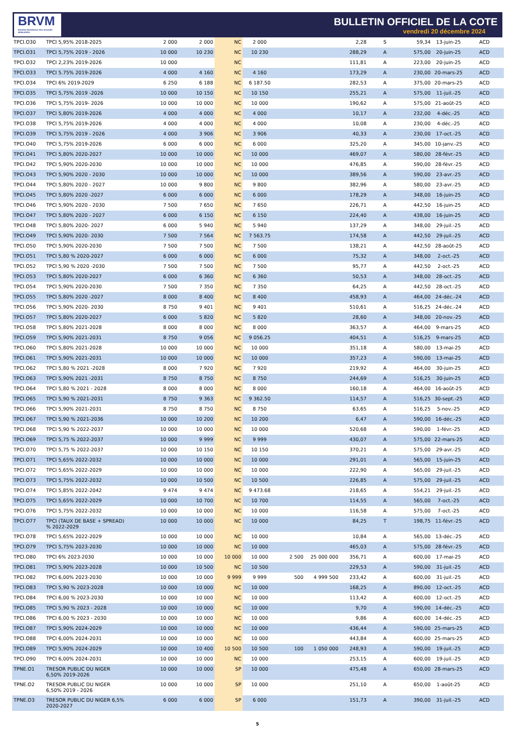BRVM
BOURSE REGIONALE DES VALEURS MOBILIERES
BULLETIN OFFICIEL DE LA COTE
vendredi 20 décembre 2024
| TPCI.O30 | TPCI 5,95% 2018-2025 | 2 000 | 2 000 | NC | 2 000 | | | 2,28 | S | 59,34 | 13-juin-25 | ACD |
| TPCI.O31 | TPCI 5,75% 2019 - 2026 | 10 000 | 10 230 | NC | 10 230 | | | 288,29 | A | 575,00 | 20-juin-25 | ACD |
| TPCI.O32 | TPCI 2,23% 2019-2026 | 10 000 | | NC | | | | 111,81 | A | 223,00 | 20-juin-25 | ACD |
| TPCI.O33 | TPCI 5.75% 2019-2026 | 4 000 | 4 160 | NC | 4 160 | | | 173,29 | A | 230,00 | 20-mars-25 | ACD |
| TPCI.O34 | TPCI 6% 2019-2029 | 6 250 | 6 188 | NC | 6 187.50 | | | 282,53 | A | 375,00 | 20-mars-25 | ACD |
| TPCI.O35 | TPCI 5,75% 2019 -2026 | 10 000 | 10 150 | NC | 10 150 | | | 255,21 | A | 575,00 | 11-juil.-25 | ACD |
| TPCI.O36 | TPCI 5,75% 2019- 2026 | 10 000 | 10 000 | NC | 10 000 | | | 190,62 | A | 575,00 | 21-août-25 | ACD |
| TPCI.O37 | TPCI 5,80% 2019-2026 | 4 000 | 4 000 | NC | 4 000 | | | 10,17 | A | 232,00 | 4-déc.-25 | ACD |
| TPCI.O38 | TPCI 5,75% 2019-2026 | 4 000 | 4 000 | NC | 4 000 | | | 10,08 | A | 230,00 | 4-déc.-25 | ACD |
| TPCI.O39 | TPCI 5,75% 2019 - 2026 | 4 000 | 3 906 | NC | 3 906 | | | 40,33 | A | 230,00 | 17-oct.-25 | ACD |
| TPCI.O40 | TPCI 5,75% 2019-2026 | 6 000 | 6 000 | NC | 6 000 | | | 325,20 | A | 345,00 | 10-janv.-25 | ACD |
| TPCI.O41 | TPCI 5,80% 2020-2027 | 10 000 | 10 000 | NC | 10 000 | | | 469,07 | A | 580,00 | 28-févr.-25 | ACD |
| TPCI.O42 | TPCI 5,90% 2020-2030 | 10 000 | 10 000 | NC | 10 000 | | | 476,85 | A | 590,00 | 28-févr.-25 | ACD |
| TPCI.O43 | TPCI 5,90% 2020 - 2030 | 10 000 | 10 000 | NC | 10 000 | | | 389,56 | A | 590,00 | 23-avr.-25 | ACD |
| TPCI.O44 | TPCI 5,80% 2020 - 2027 | 10 000 | 9 800 | NC | 9 800 | | | 382,96 | A | 580,00 | 23-avr.-25 | ACD |
| TPCI.O45 | TPCI 5,80% 2020 -2027 | 6 000 | 6 000 | NC | 6 000 | | | 178,29 | A | 348,00 | 16-juin-25 | ACD |
| TPCI.O46 | TPCI 5,90% 2020 - 2030 | 7 500 | 7 650 | NC | 7 650 | | | 226,71 | A | 442,50 | 16-juin-25 | ACD |
| TPCI.O47 | TPCI 5,80% 2020 - 2027 | 6 000 | 6 150 | NC | 6 150 | | | 224,40 | A | 438,00 | 16-juin-25 | ACD |
| TPCI.O48 | TPCI 5,80% 2020- 2027 | 6 000 | 5 940 | NC | 5 940 | | | 137,29 | A | 348,00 | 29-juil.-25 | ACD |
| TPCI.O49 | TPCI 5,90% 2020- 2030 | 7 500 | 7 564 | NC | 7 563.75 | | | 174,58 | A | 442,50 | 29-juil.-25 | ACD |
| TPCI.O50 | TPCI 5,90% 2020-2030 | 7 500 | 7 500 | NC | 7 500 | | | 138,21 | A | 442,50 | 28-août-25 | ACD |
| TPCI.O51 | TPCI 5,80 % 2020-2027 | 6 000 | 6 000 | NC | 6 000 | | | 75,32 | A | 348,00 | 2-oct.-25 | ACD |
| TPCI.O52 | TPCI 5,90 % 2020 -2030 | 7 500 | 7 500 | NC | 7 500 | | | 95,77 | A | 442,50 | 2-oct.-25 | ACD |
| TPCI.O53 | TPCI 5,80% 2020-2027 | 6 000 | 6 360 | NC | 6 360 | | | 50,53 | A | 348,00 | 28-oct.-25 | ACD |
| TPCI.O54 | TPCI 5,90% 2020-2030 | 7 500 | 7 350 | NC | 7 350 | | | 64,25 | A | 442,50 | 28-oct.-25 | ACD |
| TPCI.O55 | TPCI 5,80% 2020 -2027 | 8 000 | 8 400 | NC | 8 400 | | | 458,93 | A | 464,00 | 24-déc.-24 | ACD |
| TPCI.O56 | TPCI 5,90% 2020- 2030 | 8 750 | 9 401 | NC | 9 401 | | | 510,61 | A | 516,25 | 24-déc.-24 | ACD |
| TPCI.O57 | TPCI 5,80% 2020-2027 | 6 000 | 5 820 | NC | 5 820 | | | 28,60 | A | 348,00 | 20-nov.-25 | ACD |
| TPCI.O58 | TPCI 5,80% 2021-2028 | 8 000 | 8 000 | NC | 8 000 | | | 363,57 | A | 464,00 | 9-mars-25 | ACD |
| TPCI.O59 | TPCI 5,90% 2021-2031 | 8 750 | 9 056 | NC | 9 056.25 | | | 404,51 | A | 516,25 | 9-mars-25 | ACD |
| TPCI.O60 | TPCI 5,80% 2021-2028 | 10 000 | 10 000 | NC | 10 000 | | | 351,18 | A | 580,00 | 13-mai-25 | ACD |
| TPCI.O61 | TPCI 5,90% 2021-2031 | 10 000 | 10 000 | NC | 10 000 | | | 357,23 | A | 590,00 | 13-mai-25 | ACD |
| TPCI.O62 | TPCI 5,80 % 2021 -2028 | 8 000 | 7 920 | NC | 7 920 | | | 219,92 | A | 464,00 | 30-juin-25 | ACD |
| TPCI.O63 | TPCI 5,90% 2021 -2031 | 8 750 | 8 750 | NC | 8 750 | | | 244,69 | A | 516,25 | 30-juin-25 | ACD |
| TPCI.O64 | TPCI 5,80 % 2021 - 2028 | 8 000 | 8 000 | NC | 8 000 | | | 160,18 | A | 464,00 | 16-août-25 | ACD |
| TPCI.O65 | TPCI 5,90 % 2021-2031 | 8 750 | 9 363 | NC | 9 362.50 | | | 114,57 | A | 516,25 | 30-sept.-25 | ACD |
| TPCI.O66 | TPCI 5,90% 2021-2031 | 8 750 | 8 750 | NC | 8 750 | | | 63,65 | A | 516,25 | 5-nov.-25 | ACD |
| TPCI.O67 | TPCI 5,90 % 2021-2036 | 10 000 | 10 200 | NC | 10 200 | | | 6,47 | A | 590,00 | 16-déc.-25 | ACD |
| TPCI.O68 | TPCI 5,90 % 2022-2037 | 10 000 | 10 000 | NC | 10 000 | | | 520,68 | A | 590,00 | 1-févr.-25 | ACD |
| TPCI.O69 | TPCI 5,75 % 2022-2037 | 10 000 | 9 999 | NC | 9 999 | | | 430,07 | A | 575,00 | 22-mars-25 | ACD |
| TPCI.O70 | TPCI 5,75 % 2022-2037 | 10 000 | 10 150 | NC | 10 150 | | | 370,21 | A | 575,00 | 29-avr.-25 | ACD |
| TPCI.O71 | TPCI 5,65% 2022-2032 | 10 000 | 10 000 | NC | 10 000 | | | 291,01 | A | 565,00 | 15-juin-25 | ACD |
| TPCI.O72 | TPCI 5,65% 2022-2029 | 10 000 | 10 000 | NC | 10 000 | | | 222,90 | A | 565,00 | 29-juil.-25 | ACD |
| TPCI.O73 | TPCI 5,75% 2022-2032 | 10 000 | 10 500 | NC | 10 500 | | | 226,85 | A | 575,00 | 29-juil.-25 | ACD |
| TPCI.O74 | TPCI 5,85% 2022-2042 | 9 474 | 9 474 | NC | 9 473.68 | | | 218,65 | A | 554,21 | 29-juil.-25 | ACD |
| TPCI.O75 | TPCI 5,65% 2022-2029 | 10 000 | 10 700 | NC | 10 700 | | | 114,55 | A | 565,00 | 7-oct.-25 | ACD |
| TPCI.O76 | TPCI 5,75% 2022-2032 | 10 000 | 10 000 | NC | 10 000 | | | 116,58 | A | 575,00 | 7-oct.-25 | ACD |
| TPCI.O77 | TPCI (TAUX DE BASE + SPREAD) % 2022-2029 | 10 000 | 10 000 | NC | 10 000 | | | 84,25 | T | 198,75 | 11-févr.-25 | ACD |
| TPCI.O78 | TPCI 5,65% 2022-2029 | 10 000 | 10 000 | NC | 10 000 | | | 10,84 | A | 565,00 | 13-déc.-25 | ACD |
| TPCI.O79 | TPCI 5,75% 2023-2030 | 10 000 | 10 000 | NC | 10 000 | | | 465,03 | A | 575,00 | 28-févr.-25 | ACD |
| TPCI.O80 | TPCI 6% 2023-2030 | 10 000 | 10 000 | 10 000 | 10 000 | 2 500 | 25 000 000 | 356,71 | A | 600,00 | 17-mai-25 | ACD |
| TPCI.O81 | TPCI 5,90% 2023-2028 | 10 000 | 10 500 | NC | 10 500 | | | 229,53 | A | 590,00 | 31-juil.-25 | ACD |
| TPCI.O82 | TPCI 6,00% 2023-2030 | 10 000 | 10 000 | 9 999 | 9 999 | 500 | 4 999 500 | 233,42 | A | 600,00 | 31-juil.-25 | ACD |
| TPCI.O83 | TPCI 5,90 % 2023-2028 | 10 000 | 10 000 | NC | 10 000 | | | 168,25 | A | 890,00 | 12-oct.-25 | ACD |
| TPCI.O84 | TPCI 6,00 % 2023-2030 | 10 000 | 10 000 | NC | 10 000 | | | 113,42 | A | 600,00 | 12-oct.-25 | ACD |
| TPCI.O85 | TPCI 5,90 % 2023 - 2028 | 10 000 | 10 000 | NC | 10 000 | | | 9,70 | A | 590,00 | 14-déc.-25 | ACD |
| TPCI.O86 | TPCI 6,00 % 2023 - 2030 | 10 000 | 10 000 | NC | 10 000 | | | 9,86 | A | 600,00 | 14-déc.-25 | ACD |
| TPCI.O87 | TPCI 5,90% 2024-2029 | 10 000 | 10 000 | NC | 10 000 | | | 436,44 | A | 590,00 | 25-mars-25 | ACD |
| TPCI.O88 | TPCI 6,00% 2024-2031 | 10 000 | 10 000 | NC | 10 000 | | | 443,84 | A | 600,00 | 25-mars-25 | ACD |
| TPCI.O89 | TPCI 5,90% 2024-2029 | 10 000 | 10 400 | 10 500 | 10 500 | 100 | 1 050 000 | 248,93 | A | 590,00 | 19-juil.-25 | ACD |
| TPCI.O90 | TPCI 6,00% 2024-2031 | 10 000 | 10 000 | NC | 10 000 | | | 253,15 | A | 600,00 | 19-juil.-25 | ACD |
| TPNE.O1 | TRESOR PUBLIC DU NIGER 6,50% 2019-2026 | 10 000 | 10 000 | SP | 10 000 | | | 475,48 | A | 650,00 | 28-mars-25 | ACD |
| TPNE.O2 | TRESOR PUBLIC DU NIGER 6,50% 2019 - 2026 | 10 000 | 10 000 | SP | 10 000 | | | 251,10 | A | 650,00 | 1-août-25 | ACD |
| TPNE.O3 | TRESOR PUBLIC DU NIGER 6,5% 2020-2027 | 6 000 | 6 000 | SP | 6 000 | | | 151,73 | A | 390,00 | 31-juil.-25 | ACD |
5